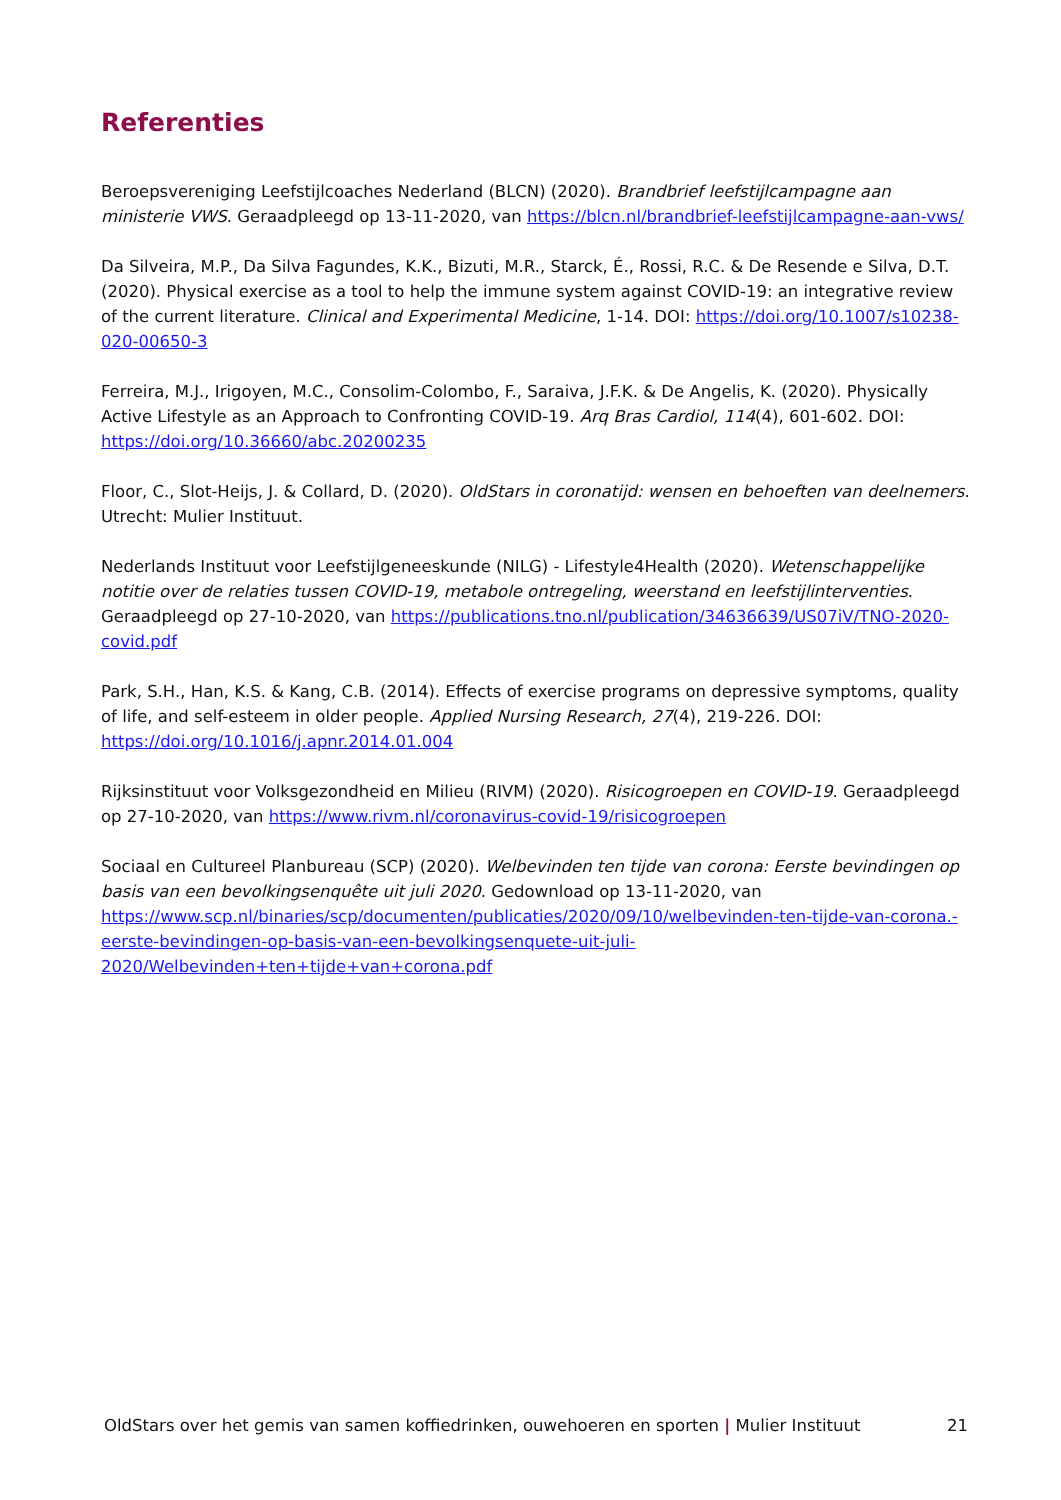Referenties
Beroepsvereniging Leefstijlcoaches Nederland (BLCN) (2020). Brandbrief leefstijlcampagne aan ministerie VWS. Geraadpleegd op 13-11-2020, van https://blcn.nl/brandbrief-leefstijlcampagne-aan-vws/
Da Silveira, M.P., Da Silva Fagundes, K.K., Bizuti, M.R., Starck, É., Rossi, R.C. & De Resende e Silva, D.T. (2020). Physical exercise as a tool to help the immune system against COVID-19: an integrative review of the current literature. Clinical and Experimental Medicine, 1-14. DOI: https://doi.org/10.1007/s10238-020-00650-3
Ferreira, M.J., Irigoyen, M.C., Consolim-Colombo, F., Saraiva, J.F.K. & De Angelis, K. (2020). Physically Active Lifestyle as an Approach to Confronting COVID-19. Arq Bras Cardiol, 114(4), 601-602. DOI: https://doi.org/10.36660/abc.20200235
Floor, C., Slot-Heijs, J. & Collard, D. (2020). OldStars in coronatijd: wensen en behoeften van deelnemers. Utrecht: Mulier Instituut.
Nederlands Instituut voor Leefstijlgeneeskunde (NILG) - Lifestyle4Health (2020). Wetenschappelijke notitie over de relaties tussen COVID-19, metabole ontregeling, weerstand en leefstijlinterventies. Geraadpleegd op 27-10-2020, van https://publications.tno.nl/publication/34636639/US07iV/TNO-2020-covid.pdf
Park, S.H., Han, K.S. & Kang, C.B. (2014). Effects of exercise programs on depressive symptoms, quality of life, and self-esteem in older people. Applied Nursing Research, 27(4), 219-226. DOI: https://doi.org/10.1016/j.apnr.2014.01.004
Rijksinstituut voor Volksgezondheid en Milieu (RIVM) (2020). Risicogroepen en COVID-19. Geraadpleegd op 27-10-2020, van https://www.rivm.nl/coronavirus-covid-19/risicogroepen
Sociaal en Cultureel Planbureau (SCP) (2020). Welbevinden ten tijde van corona: Eerste bevindingen op basis van een bevolkingsenquête uit juli 2020. Gedownload op 13-11-2020, van https://www.scp.nl/binaries/scp/documenten/publicaties/2020/09/10/welbevinden-ten-tijde-van-corona.-eerste-bevindingen-op-basis-van-een-bevolkingsenquete-uit-juli-2020/Welbevinden+ten+tijde+van+corona.pdf
OldStars over het gemis van samen koffiedrinken, ouwehoeren en sporten | Mulier Instituut 21